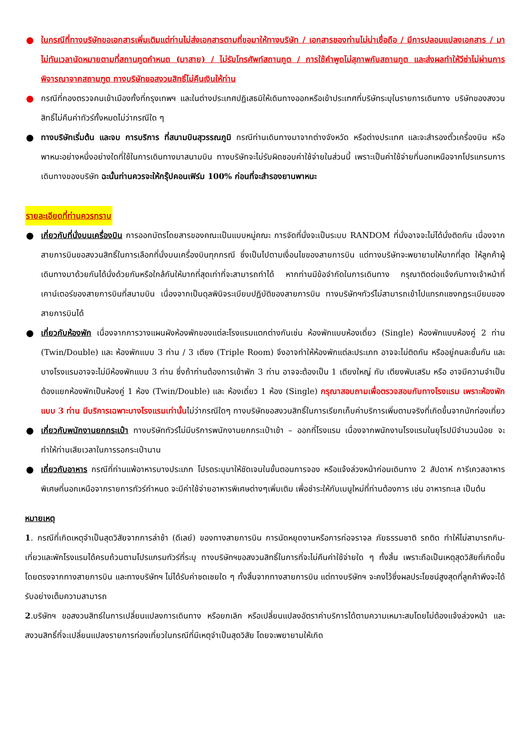● ในกรณีที่ทางบริษัทขอเอกสารเพิ่มเติมแต่ท่านไม่ส่งเอกสารตามที่ขอมาให้ทางบริษัท / เอกสารของท่านไม่น่าเชื่อถือ / มีการปลอมแปลงเอกสาร / มาไม่ทันเวลานัดหมายตามที่สถานทูตกำหนด (มาสาย) / ไม่รับโทรศัพท์สถานทูต / การใช้คำพูดไม่สุภาพกับสถานทูต และส่งผลทำให้วีซ่าไม่ผ่านการพิจารณาจากสถานฑูต ทางบริษัทขอสงวนสิทธิ์ไม่คืนเงินให้ท่าน
● กรณีที่กองตรวจคนเข้าเมืองทั้งที่กรุงเทพฯ และในต่างประเทศปฏิเสธมิให้เดินทางออกหรือเข้าประเทศที่บริษัทระบุในรายการเดินทาง บริษัทของสงวนสิทธิ์ไม่คืนค่าทัวร์ทั้งหมดไม่ว่ากรณีใด ๆ
● ทางบริษัทเริ่มต้น และจบ การบริการ ที่สนามบินสุวรรณภูมิ กรณีท่านเดินทางมาจากต่างจังหวัด หรือต่างประเทศ และจะสำรองตั๋วเครื่องบิน หรือพาหนะอย่างหนึ่งอย่างใดที่ใช้ในการเดินทางมาสนามบิน ทางบริษัทจะไม่รับผิดชอบค่าใช้จ่ายในส่วนนี้ เพราะเป็นค่าใช้จ่ายที่นอกเหนือจากโปรแกรมการเดินทางของบริษัท ฉะนั้นท่านควรจะให้กรุ๊ปคอนเฟิร์ม 100% ก่อนที่จะสำรองยานพาหนะ
รายละเอียดที่ท่านควรทราบ
● เกี่ยวกับที่นั่งบนเครื่องบิน การออกบัตรโดยสารของคณะเป็นแบบหมู่คณะ การจัดที่นั่งจะเป็นระบบ RANDOM ที่นั่งอาจจะไม่ได้นั่งติดกัน เนื่องจากสายการบินขอสงวนสิทธิ์ในการเลือกที่นั่งบนเครื่องบินทุกกรณี ซึ่งเป็นไปตามเงื่อนไขของสายการบิน แต่ทางบริษัทจะพยายามให้มากที่สุด ให้ลูกค้าผู้เดินทางมาด้วยกันได้นั่งด้วยกันหรือใกล้กันให้มากที่สุดเท่าที่จะสามารถทำได้ หากท่านมีข้อจำกัดในการเดินทาง กรุณาติดต่อแจ้งกับทางเจ้าหน้าที่เคาน์เตอร์ของสายการบินที่สนามบิน เนื่องจากเป็นดุลพินิจระเบียบปฏิบัติของสายการบิน ทางบริษัทฯทัวร์ไม่สามารถเข้าไปแทรกแซงกฎระเบียบของสายการบินได้
● เกี่ยวกับห้องพัก เนื่องจากการวางแผนผังห้องพักของแต่ละโรงแรมแตกต่างกันเช่น ห้องพักแบบห้องเดี่ยว (Single) ห้องพักแบบห้องคู่ 2 ท่าน (Twin/Double) และ ห้องพักแบบ 3 ท่าน / 3 เตียง (Triple Room) จึงอาจทำให้ห้องพักแต่ละประเภท อาจจะไม่ติดกัน หรืออยู่คนละชั้นกัน และบางโรงแรมอาจจะไม่มีห้องพักแบบ 3 ท่าน ซึ่งถ้าท่านต้องการเข้าพัก 3 ท่าน อาจจะต้องเป็น 1 เตียงใหญ่ กับ เตียงพับเสริม หรือ อาจมีความจำเป็นต้องแยกห้องพักเป็นห้องคู่ 1 ห้อง (Twin/Double) และ ห้องเดี่ยว 1 ห้อง (Single) กรุณาสอบถามเพื่อตรวจสอบกับทางโรงแรม เพราะห้องพักแบบ 3 ท่าน มีบริการเฉพาะบางโรงแรมเท่านั้นไม่ว่ากรณีใดๆ ทางบริษัทขอสงวนสิทธิ์ในการเรียกเก็บค่าบริการเพิ่มตามจริงที่เกิดขึ้นจากนักท่องเที่ยว
● เกี่ยวกับพนักงานยกกระเป๋า ทางบริษัททัวร์ไม่มีบริการพนักงานยกกระเป๋าเข้า – ออกที่โรงแรม เนื่องจากพนักงานโรงแรมในยุโรปมีจำนวนน้อย จะทำให้ท่านเสียเวลาในการรอกระเป๋านาน
● เกี่ยวกับอาหาร กรณีที่ท่านแพ้อาหารบางประเภท โปรดระบุมาให้ชัดเจนในขั้นตอนการจอง หรือแจ้งล่วงหน้าก่อนเดินทาง 2 สัปดาห์ การีเควสอาหารพิเศษที่นอกเหนือจากรายการทัวร์กำหนด จะมีค่าใช้จ่ายอาหารพิเศษต่างๆเพิ่มเติม เพื่อชำระให้กับเมนูใหม่ที่ท่านต้องการ เช่น อาหารทะเล เป็นต้น
หมายเหตุ
1. กรณีที่เกิดเหตุจำเป็นสุดวิสัยจากการล่าช้า (ดีเลย์) ของทางสายการบิน การนัดหยุดงานหรือการก่อจราจล ภัยธรรมชาติ รถติด ทำให้ไม่สามารถกิน-เที่ยวและพักโรงแรมได้ครบถ้วนตามโปรแกรมทัวร์ที่ระบุ ทางบริษัทฯขอสงวนสิทธิ์ในการที่จะไม่คืนค่าใช้จ่ายใด ๆ ทั้งสิ้น เพราะถือเป็นเหตุสุดวิสัยที่เกิดขึ้นโดยตรงจากทางสายการบิน และทางบริษัทฯ ไม่ได้รับค่าชดเชยใด ๆ ทั้งสิ้นจากทางสายการบิน แต่ทางบริษัทฯ จะคงไว้ซึ่งผลประโยชน์สูงสุดที่ลูกค้าพึงจะได้รับอย่างเต็มความสามารถ
2.บริษัทฯ ขอสงวนสิทธ์ในการเปลี่ยนแปลงการเดินทาง หรือยกเลิก หรือเปลี่ยนแปลงอัตราค่าบริการได้ตามความเหมาะสมโดยไม่ต้องแจ้งล่วงหน้า และสงวนสิทธิ์ที่จะเปลี่ยนแปลงรายการท่องเที่ยวในกรณีที่มีเหตุจำเป็นสุดวิสัย โดยจะพยายามให้เกิด